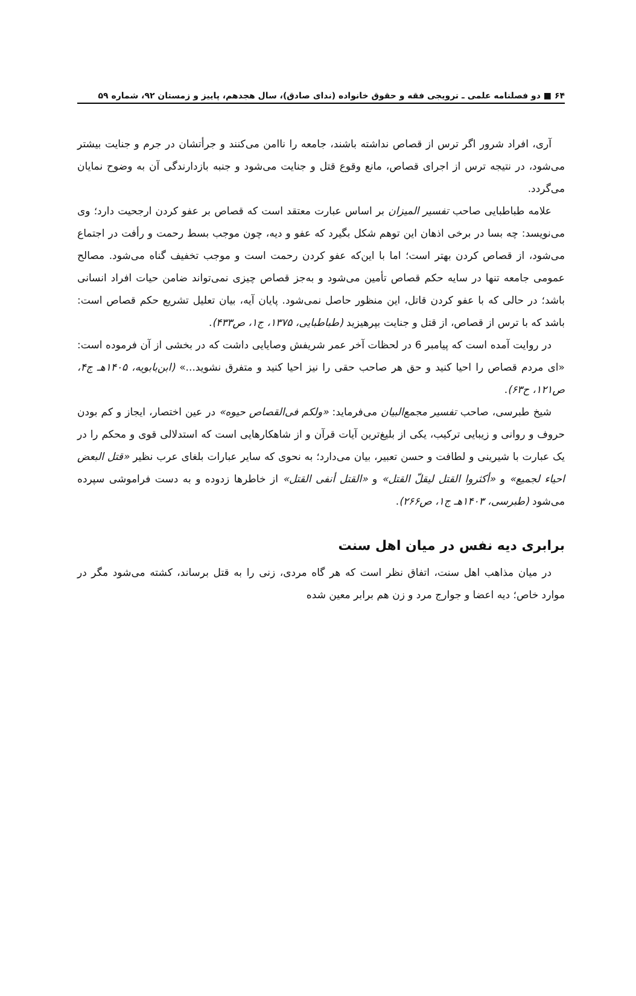۶۴ ■ دو فصلنامه علمی ـ ترویجی فقه و حقوق خانواده (ندای صادق)، سال هجدهم، پاییز و زمستان ۹۲، شماره ۵۹
آری، افراد شرور اگر ترس از قصاص نداشته باشند، جامعه را ناامن می‌کنند و جرأتشان در جرم و جنایت بیشتر می‌شود، در نتیجه ترس از اجرای قصاص، مانع وقوع قتل و جنایت می‌شود و جنبه بازدارندگی آن به وضوح نمایان می‌گردد.
علامه طباطبایی صاحب تفسیر المیزان بر اساس عبارت معتقد است که قصاص بر عفو کردن ارجحیت دارد؛ وی می‌نویسد: چه بسا در برخی اذهان این توهم شکل بگیرد که عفو و دیه، چون موجب بسط رحمت و رأفت در اجتماع می‌شود، از قصاص کردن بهتر است؛ اما با این‌که عفو کردن رحمت است و موجب تخفیف گناه می‌شود. مصالح عمومی جامعه تنها در سایه حکم قصاص تأمین می‌شود و به‌جز قصاص چیزی نمی‌تواند ضامن حیات افراد انسانی باشد؛ در حالی که با عفو کردن قاتل، این منظور حاصل نمی‌شود. پایان آیه، بیان تعلیل تشریع حکم قصاص است: باشد که با ترس از قصاص، از قتل و جنایت بپرهیزید (طباطبایی، ۱۳۷۵، ج۱، ص۴۳۳).
در روایت آمده است که پیامبر 6 در لحظات آخر عمر شریفش وصایایی داشت که در بخشی از آن فرموده است: «ای مردم قصاص را احیا کنید و حق هر صاحب حقی را نیز احیا کنید و متفرق نشوید...» (ابن‌بابویه، ۱۴۰۵هـ ج۴، ص۱۲۱، ح۶۳).
شیخ طبرسی، صاحب تفسیر مجمع‌البیان می‌فرماید: «ولکم فی‌القصاص حیوه» در عین اختصار، ایجاز و کم بودن حروف و روانی و زیبایی ترکیب، یکی از بلیغ‌ترین آیات قرآن و از شاهکارهایی است که استدلالی قوی و محکم را در یک عبارت با شیرینی و لطافت و حسن تعبیر، بیان می‌دارد؛ به نحوی که سایر عبارات بلغای عرب نظیر «قتل البعض احیاء لجمیع» و «أکثروا القتل لیقلّ القتل» و «القتل أنفی القتل» از خاطرها زدوده و به دست فراموشی سپرده می‌شود (طبرسی، ۱۴۰۳هـ ج۱، ص۲۶۶).
برابری دیه نفس در میان اهل سنت
در میان مذاهب اهل سنت، اتفاق نظر است که هر گاه مردی، زنی را به قتل برساند، کشته می‌شود مگر در موارد خاص؛ دیه اعضا و جوارج مرد و زن هم برابر معین شده